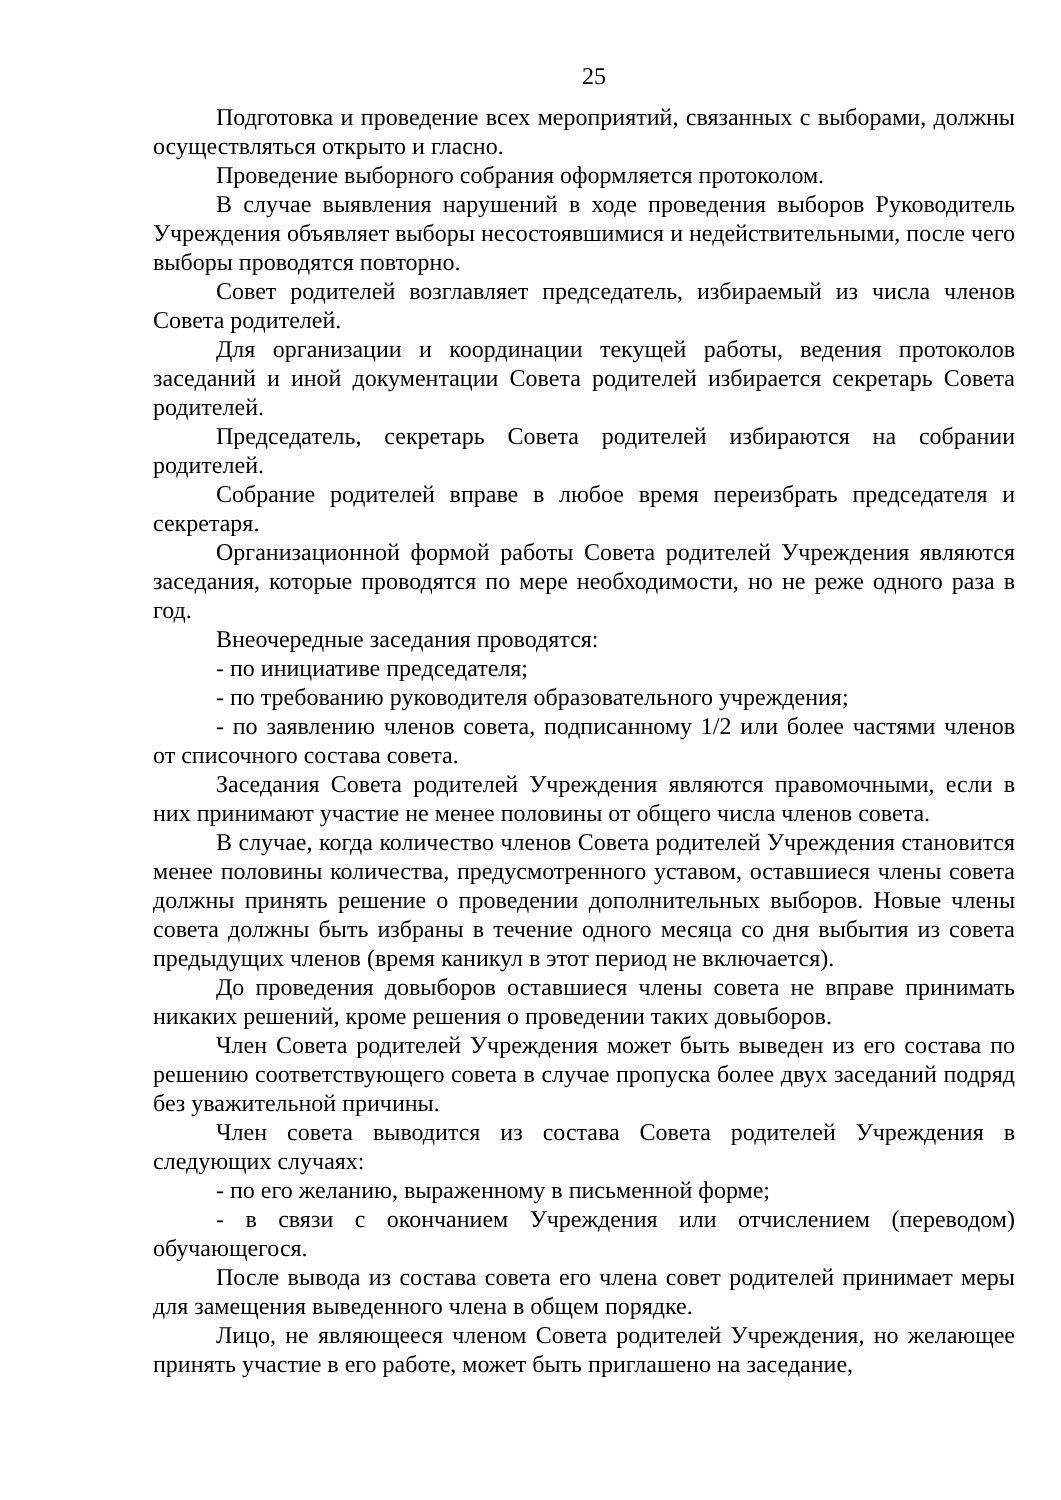25
Подготовка и проведение всех мероприятий, связанных с выборами, должны осуществляться открыто и гласно.
Проведение выборного собрания оформляется протоколом.
В случае выявления нарушений в ходе проведения выборов Руководитель Учреждения объявляет выборы несостоявшимися и недействительными, после чего выборы проводятся повторно.
Совет родителей возглавляет председатель, избираемый из числа членов Совета родителей.
Для организации и координации текущей работы, ведения протоколов заседаний и иной документации Совета родителей избирается секретарь Совета родителей.
Председатель, секретарь Совета родителей избираются на собрании родителей.
Собрание родителей вправе в любое время переизбрать председателя и секретаря.
Организационной формой работы Совета родителей Учреждения являются заседания, которые проводятся по мере необходимости, но не реже одного раза в год.
Внеочередные заседания проводятся:
- по инициативе председателя;
- по требованию руководителя образовательного учреждения;
- по заявлению членов совета, подписанному 1/2 или более частями членов от списочного состава совета.
Заседания Совета родителей Учреждения являются правомочными, если в них принимают участие не менее половины от общего числа членов совета.
В случае, когда количество членов Совета родителей Учреждения становится менее половины количества, предусмотренного уставом, оставшиеся члены совета должны принять решение о проведении дополнительных выборов. Новые члены совета должны быть избраны в течение одного месяца со дня выбытия из совета предыдущих членов (время каникул в этот период не включается).
До проведения довыборов оставшиеся члены совета не вправе принимать никаких решений, кроме решения о проведении таких довыборов.
Член Совета родителей Учреждения может быть выведен из его состава по решению соответствующего совета в случае пропуска более двух заседаний подряд без уважительной причины.
Член совета выводится из состава Совета родителей Учреждения в следующих случаях:
- по его желанию, выраженному в письменной форме;
- в связи с окончанием Учреждения или отчислением (переводом) обучающегося.
После вывода из состава совета его члена совет родителей принимает меры для замещения выведенного члена в общем порядке.
Лицо, не являющееся членом Совета родителей Учреждения, но желающее принять участие в его работе, может быть приглашено на заседание,